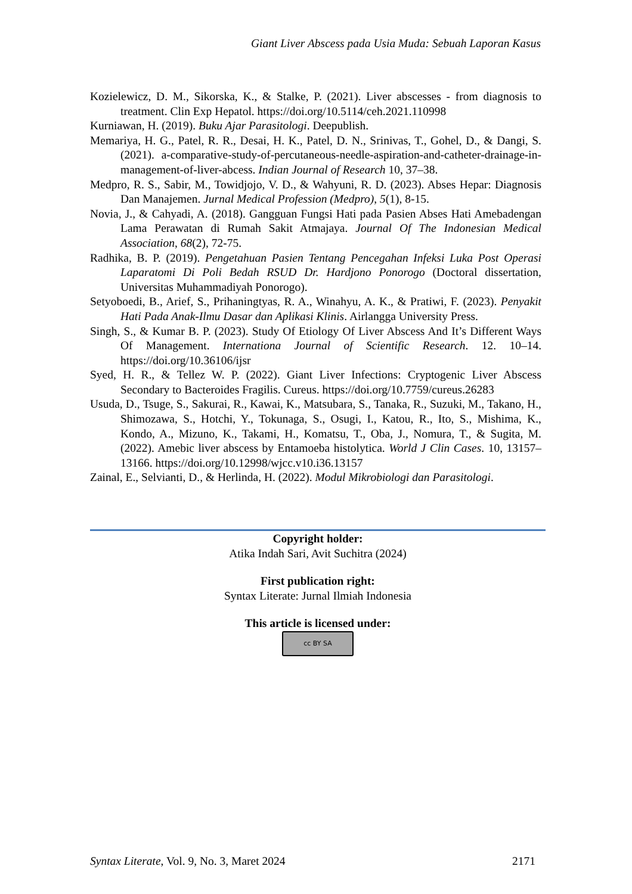Giant Liver Abscess pada Usia Muda: Sebuah Laporan Kasus
Kozielewicz, D. M., Sikorska, K., & Stalke, P. (2021). Liver abscesses - from diagnosis to treatment. Clin Exp Hepatol. https://doi.org/10.5114/ceh.2021.110998
Kurniawan, H. (2019). Buku Ajar Parasitologi. Deepublish.
Memariya, H. G., Patel, R. R., Desai, H. K., Patel, D. N., Srinivas, T., Gohel, D., & Dangi, S. (2021). a-comparative-study-of-percutaneous-needle-aspiration-and-catheter-drainage-in-management-of-liver-abcess. Indian Journal of Research 10, 37–38.
Medpro, R. S., Sabir, M., Towidjojo, V. D., & Wahyuni, R. D. (2023). Abses Hepar: Diagnosis Dan Manajemen. Jurnal Medical Profession (Medpro), 5(1), 8-15.
Novia, J., & Cahyadi, A. (2018). Gangguan Fungsi Hati pada Pasien Abses Hati Amebadengan Lama Perawatan di Rumah Sakit Atmajaya. Journal Of The Indonesian Medical Association, 68(2), 72-75.
Radhika, B. P. (2019). Pengetahuan Pasien Tentang Pencegahan Infeksi Luka Post Operasi Laparatomi Di Poli Bedah RSUD Dr. Hardjono Ponorogo (Doctoral dissertation, Universitas Muhammadiyah Ponorogo).
Setyoboedi, B., Arief, S., Prihaningtyas, R. A., Winahyu, A. K., & Pratiwi, F. (2023). Penyakit Hati Pada Anak-Ilmu Dasar dan Aplikasi Klinis. Airlangga University Press.
Singh, S., & Kumar B. P. (2023). Study Of Etiology Of Liver Abscess And It’s Different Ways Of Management. Internationa Journal of Scientific Research. 12. 10–14. https://doi.org/10.36106/ijsr
Syed, H. R., & Tellez W. P. (2022). Giant Liver Infections: Cryptogenic Liver Abscess Secondary to Bacteroides Fragilis. Cureus. https://doi.org/10.7759/cureus.26283
Usuda, D., Tsuge, S., Sakurai, R., Kawai, K., Matsubara, S., Tanaka, R., Suzuki, M., Takano, H., Shimozawa, S., Hotchi, Y., Tokunaga, S., Osugi, I., Katou, R., Ito, S., Mishima, K., Kondo, A., Mizuno, K., Takami, H., Komatsu, T., Oba, J., Nomura, T., & Sugita, M. (2022). Amebic liver abscess by Entamoeba histolytica. World J Clin Cases. 10, 13157–13166. https://doi.org/10.12998/wjcc.v10.i36.13157
Zainal, E., Selvianti, D., & Herlinda, H. (2022). Modul Mikrobiologi dan Parasitologi.
Copyright holder:
Atika Indah Sari, Avit Suchitra (2024)
First publication right:
Syntax Literate: Jurnal Ilmiah Indonesia
This article is licensed under:
cc BY SA
Syntax Literate, Vol. 9, No. 3, Maret 2024 2171